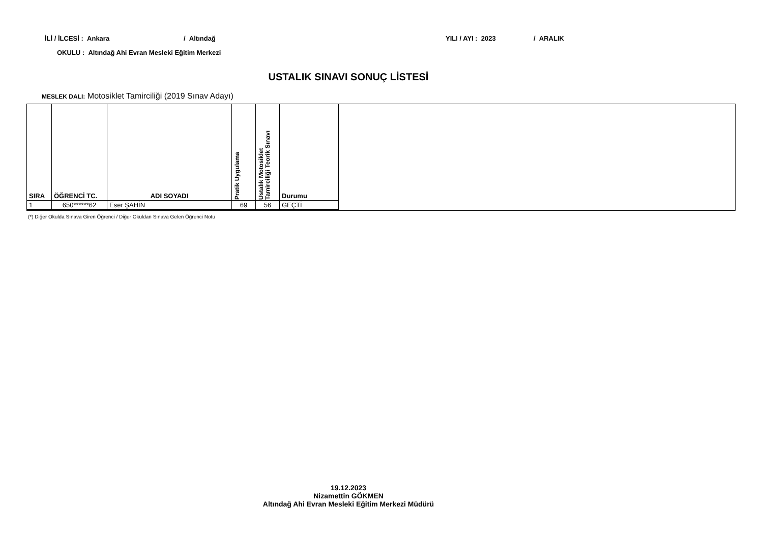İLİ / İLCESİ : Ankara / Altındağ
YILI / AYI : 2023 / ARALIK
OKULU : Altındağ Ahi Evran Mesleki Eğitim Merkezi
USTALIK SINAVI SONUÇ LİSTESİ
MESLEK DALI: Motosiklet Tamirciliği (2019 Sınav Adayı)
| SIRA | ÖĞRENCİ TC. | ADI SOYADI | Pratik Uygulama | Ustalık Motosiklet Tamirciliği Teorik Sınavı | Durumu |
| --- | --- | --- | --- | --- | --- |
| 1 | 650******62 | Eser ŞAHİN | 69 | 56 | GEÇTİ |
(*) Diğer Okulda Sınava Giren Öğrenci / Diğer Okuldan Sınava Gelen Öğrenci Notu
19.12.2023
Nizamettin GÖKMEN
Altındağ Ahi Evran Mesleki Eğitim Merkezi Müdürü